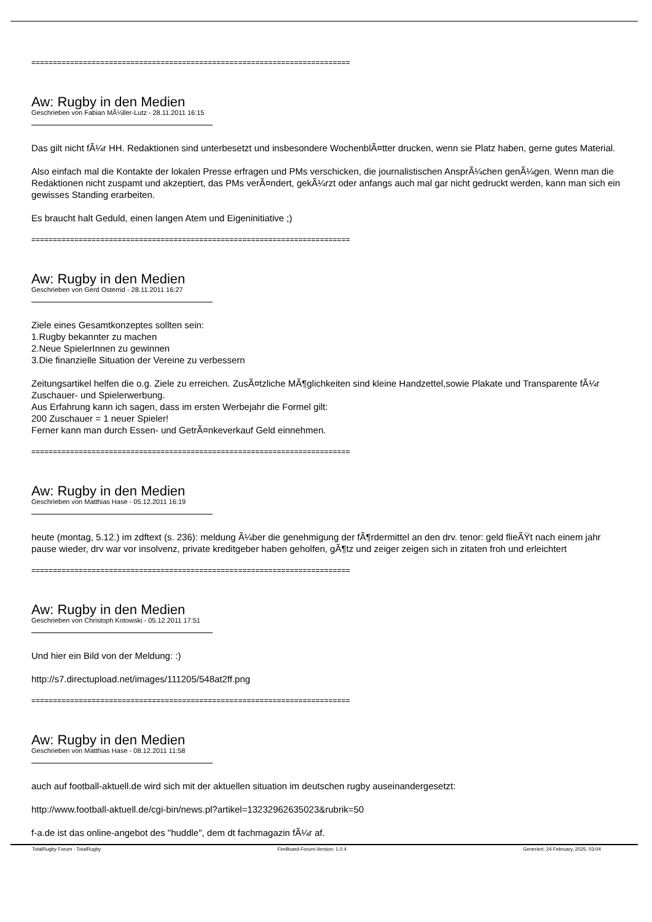==========================================================================
Aw: Rugby in den Medien
Geschrieben von Fabian MÃ¼ller-Lutz - 28.11.2011 16:15
Das gilt nicht fÃ¼r HH. Redaktionen sind unterbesetzt und insbesondere WochenblÃ¤tter drucken, wenn sie Platz haben, gerne gutes Material.
Also einfach mal die Kontakte der lokalen Presse erfragen und PMs verschicken, die journalistischen AnsprÃ¼chen genÃ¼gen. Wenn man die Redaktionen nicht zuspamt und akzeptiert, das PMs verÃ¤ndert, gekÃ¼rzt oder anfangs auch mal gar nicht gedruckt werden, kann man sich ein gewisses Standing erarbeiten.
Es braucht halt Geduld, einen langen Atem und Eigeninitiative ;)
==========================================================================
Aw: Rugby in den Medien
Geschrieben von Gerd Osterrid - 28.11.2011 16:27
Ziele eines Gesamtkonzeptes sollten sein:
1.Rugby bekannter zu machen
2.Neue SpielerInnen zu gewinnen
3.Die finanzielle Situation der Vereine zu verbessern
Zeitungsartikel helfen die o.g. Ziele zu erreichen. ZusÃ¤tzliche MÃ¶glichkeiten sind kleine Handzettel,sowie Plakate und Transparente fÃ¼r Zuschauer- und Spielerwerbung.
Aus Erfahrung kann ich sagen, dass im ersten Werbejahr die Formel gilt:
200 Zuschauer = 1 neuer Spieler!
Ferner kann man durch Essen- und GetrÃ¤nkeverkauf Geld einnehmen.
==========================================================================
Aw: Rugby in den Medien
Geschrieben von Matthias Hase - 05.12.2011 16:19
heute (montag, 5.12.) im zdftext (s. 236): meldung Ã¼ber die genehmigung der fÃ¶rdermittel an den drv. tenor: geld flieÃŸt nach einem jahr pause wieder, drv war vor insolvenz, private kreditgeber haben geholfen, gÃ¶tz und zeiger zeigen sich in zitaten froh und erleichtert
==========================================================================
Aw: Rugby in den Medien
Geschrieben von Christoph Kotowski - 05.12.2011 17:51
Und hier ein Bild von der Meldung: :)
http://s7.directupload.net/images/111205/548at2ff.png
==========================================================================
Aw: Rugby in den Medien
Geschrieben von Matthias Hase - 08.12.2011 11:58
auch auf football-aktuell.de wird sich mit der aktuellen situation im deutschen rugby auseinandergesetzt:
http://www.football-aktuell.de/cgi-bin/news.pl?artikel=13232962635023&rubrik=50
f-a.de ist das online-angebot des "huddle", dem dt fachmagazin fÃ¼r af.
TotalRugby Forum - TotalRugby FireBoard-Forum-Version: 1.0.4 Generiert: 24 February, 2025, 03:04